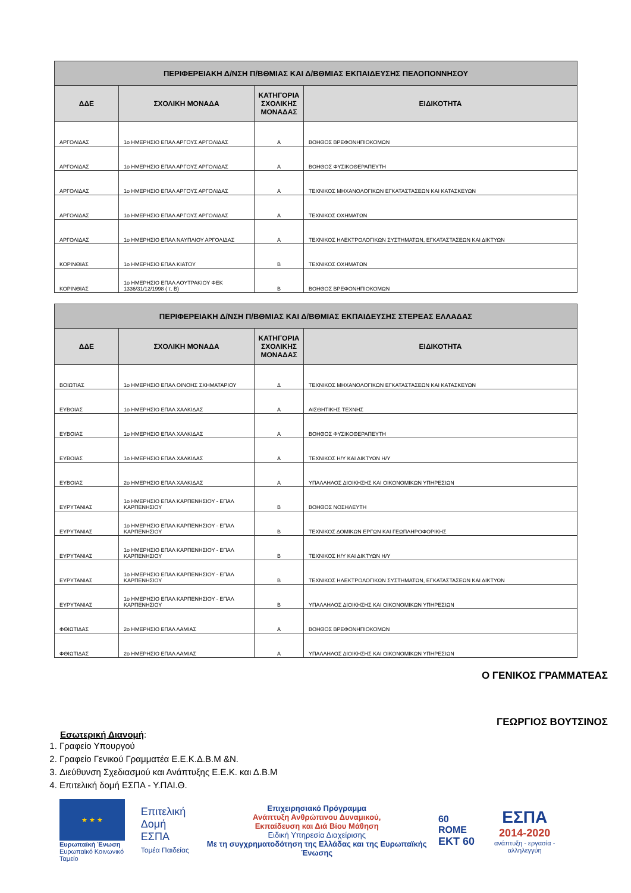| ΠΕΡΙΦΕΡΕΙΑΚΗ Δ/ΝΣΗ Π/ΒΘΜΙΑΣ ΚΑΙ Δ/ΒΘΜΙΑΣ ΕΚΠΑΙΔΕΥΣΗΣ ΠΕΛΟΠΟΝΝΗΣΟΥ | | | |
| --- | --- | --- | --- |
| ΔΔΕ | ΣΧΟΛΙΚΗ ΜΟΝΑΔΑ | ΚΑΤΗΓΟΡΙΑ ΣΧΟΛΙΚΗΣ ΜΟΝΑΔΑΣ | ΕΙΔΙΚΟΤΗΤΑ |
| ΑΡΓΟΛΙΔΑΣ | 1ο ΗΜΕΡΗΣΙΟ ΕΠΑΛ ΑΡΓΟΥΣ ΑΡΓΟΛΙΔΑΣ | Α | ΒΟΗΘΟΣ ΒΡΕΦΟΝΗΠΙΟΚΟΜΩΝ |
| ΑΡΓΟΛΙΔΑΣ | 1ο ΗΜΕΡΗΣΙΟ ΕΠΑΛ ΑΡΓΟΥΣ ΑΡΓΟΛΙΔΑΣ | Α | ΒΟΗΘΟΣ ΦΥΣΙΚΟΘΕΡΑΠΕΥΤΗ |
| ΑΡΓΟΛΙΔΑΣ | 1ο ΗΜΕΡΗΣΙΟ ΕΠΑΛ ΑΡΓΟΥΣ ΑΡΓΟΛΙΔΑΣ | Α | ΤΕΧΝΙΚΟΣ ΜΗΧΑΝΟΛΟΓΙΚΩΝ ΕΓΚΑΤΑΣΤΑΣΕΩΝ ΚΑΙ ΚΑΤΑΣΚΕΥΩΝ |
| ΑΡΓΟΛΙΔΑΣ | 1ο ΗΜΕΡΗΣΙΟ ΕΠΑΛ ΑΡΓΟΥΣ ΑΡΓΟΛΙΔΑΣ | Α | ΤΕΧΝΙΚΟΣ ΟΧΗΜΑΤΩΝ |
| ΑΡΓΟΛΙΔΑΣ | 1ο ΗΜΕΡΗΣΙΟ ΕΠΑΛ ΝΑΥΠΛΙΟΥ ΑΡΓΟΛΙΔΑΣ | Α | ΤΕΧΝΙΚΟΣ ΗΛΕΚΤΡΟΛΟΓΙΚΩΝ ΣΥΣΤΗΜΑΤΩΝ, ΕΓΚΑΤΑΣΤΑΣΕΩΝ ΚΑΙ ΔΙΚΤΥΩΝ |
| ΚΟΡΙΝΘΙΑΣ | 1ο ΗΜΕΡΗΣΙΟ ΕΠΑΛ ΚΙΑΤΟΥ | Β | ΤΕΧΝΙΚΟΣ ΟΧΗΜΑΤΩΝ |
| ΚΟΡΙΝΘΙΑΣ | 1ο ΗΜΕΡΗΣΙΟ ΕΠΑΛ ΛΟΥΤΡΑΚΙΟΥ ΦΕΚ 1336/31/12/1998 ( τ. Β) | Β | ΒΟΗΘΟΣ ΒΡΕΦΟΝΗΠΙΟΚΟΜΩΝ |
| ΠΕΡΙΦΕΡΕΙΑΚΗ Δ/ΝΣΗ Π/ΒΘΜΙΑΣ ΚΑΙ Δ/ΒΘΜΙΑΣ ΕΚΠΑΙΔΕΥΣΗΣ ΣΤΕΡΕΑΣ ΕΛΛΑΔΑΣ | | | |
| --- | --- | --- | --- |
| ΔΔΕ | ΣΧΟΛΙΚΗ ΜΟΝΑΔΑ | ΚΑΤΗΓΟΡΙΑ ΣΧΟΛΙΚΗΣ ΜΟΝΑΔΑΣ | ΕΙΔΙΚΟΤΗΤΑ |
| ΒΟΙΩΤΙΑΣ | 1ο ΗΜΕΡΗΣΙΟ ΕΠΑΛ ΟΙΝΟΗΣ ΣΧΗΜΑΤΑΡΙΟΥ | Δ | ΤΕΧΝΙΚΟΣ ΜΗΧΑΝΟΛΟΓΙΚΩΝ ΕΓΚΑΤΑΣΤΑΣΕΩΝ ΚΑΙ ΚΑΤΑΣΚΕΥΩΝ |
| ΕΥΒΟΙΑΣ | 1ο ΗΜΕΡΗΣΙΟ ΕΠΑΛ ΧΑΛΚΙΔΑΣ | Α | ΑΙΣΘΗΤΙΚΗΣ ΤΕΧΝΗΣ |
| ΕΥΒΟΙΑΣ | 1ο ΗΜΕΡΗΣΙΟ ΕΠΑΛ ΧΑΛΚΙΔΑΣ | Α | ΒΟΗΘΟΣ ΦΥΣΙΚΟΘΕΡΑΠΕΥΤΗ |
| ΕΥΒΟΙΑΣ | 1ο ΗΜΕΡΗΣΙΟ ΕΠΑΛ ΧΑΛΚΙΔΑΣ | Α | ΤΕΧΝΙΚΟΣ Η/Υ ΚΑΙ ΔΙΚΤΥΩΝ Η/Υ |
| ΕΥΒΟΙΑΣ | 2ο ΗΜΕΡΗΣΙΟ ΕΠΑΛ ΧΑΛΚΙΔΑΣ | Α | ΥΠΑΛΛΗΛΟΣ ΔΙΟΙΚΗΣΗΣ ΚΑΙ ΟΙΚΟΝΟΜΙΚΩΝ ΥΠΗΡΕΣΙΩΝ |
| ΕΥΡΥΤΑΝΙΑΣ | 1ο ΗΜΕΡΗΣΙΟ ΕΠΑΛ ΚΑΡΠΕΝΗΣΙΟΥ - ΕΠΑΛ ΚΑΡΠΕΝΗΣΙΟΥ | Β | ΒΟΗΘΟΣ ΝΟΣΗΛΕΥΤΗ |
| ΕΥΡΥΤΑΝΙΑΣ | 1ο ΗΜΕΡΗΣΙΟ ΕΠΑΛ ΚΑΡΠΕΝΗΣΙΟΥ - ΕΠΑΛ ΚΑΡΠΕΝΗΣΙΟΥ | Β | ΤΕΧΝΙΚΟΣ ΔΟΜΙΚΩΝ ΕΡΓΩΝ ΚΑΙ ΓΕΩΠΛΗΡΟΦΟΡΙΚΗΣ |
| ΕΥΡΥΤΑΝΙΑΣ | 1ο ΗΜΕΡΗΣΙΟ ΕΠΑΛ ΚΑΡΠΕΝΗΣΙΟΥ - ΕΠΑΛ ΚΑΡΠΕΝΗΣΙΟΥ | Β | ΤΕΧΝΙΚΟΣ Η/Υ ΚΑΙ ΔΙΚΤΥΩΝ Η/Υ |
| ΕΥΡΥΤΑΝΙΑΣ | 1ο ΗΜΕΡΗΣΙΟ ΕΠΑΛ ΚΑΡΠΕΝΗΣΙΟΥ - ΕΠΑΛ ΚΑΡΠΕΝΗΣΙΟΥ | Β | ΤΕΧΝΙΚΟΣ ΗΛΕΚΤΡΟΛΟΓΙΚΩΝ ΣΥΣΤΗΜΑΤΩΝ, ΕΓΚΑΤΑΣΤΑΣΕΩΝ ΚΑΙ ΔΙΚΤΥΩΝ |
| ΕΥΡΥΤΑΝΙΑΣ | 1ο ΗΜΕΡΗΣΙΟ ΕΠΑΛ ΚΑΡΠΕΝΗΣΙΟΥ - ΕΠΑΛ ΚΑΡΠΕΝΗΣΙΟΥ | Β | ΥΠΑΛΛΗΛΟΣ ΔΙΟΙΚΗΣΗΣ ΚΑΙ ΟΙΚΟΝΟΜΙΚΩΝ ΥΠΗΡΕΣΙΩΝ |
| ΦΘΙΩΤΙΔΑΣ | 2ο ΗΜΕΡΗΣΙΟ ΕΠΑΛ ΛΑΜΙΑΣ | Α | ΒΟΗΘΟΣ ΒΡΕΦΟΝΗΠΙΟΚΟΜΩΝ |
| ΦΘΙΩΤΙΔΑΣ | 2ο ΗΜΕΡΗΣΙΟ ΕΠΑΛ ΛΑΜΙΑΣ | Α | ΥΠΑΛΛΗΛΟΣ ΔΙΟΙΚΗΣΗΣ ΚΑΙ ΟΙΚΟΝΟΜΙΚΩΝ ΥΠΗΡΕΣΙΩΝ |
Ο ΓΕΝΙΚΟΣ ΓΡΑΜΜΑΤΕΑΣ
ΓΕΩΡΓΙΟΣ ΒΟΥΤΣΙΝΟΣ
Εσωτερική Διανομή:
1. Γραφείο Υπουργού
2. Γραφείο Γενικού Γραμματέα Ε.Ε.Κ.Δ.Β.Μ &Ν.
3. Διεύθυνση Σχεδιασμού και Ανάπτυξης Ε.Ε.Κ. και Δ.Β.Μ
4. Επιτελική δομή ΕΣΠΑ - Υ.ΠΑΙ.Θ.
★ ★ ★
Ευρωπαϊκή Ένωση
Ευρωπαϊκό Κοινωνικό Ταμείο
Επιτελική
Δομή ΕΣΠΑ
Τομέα Παιδείας
Επιχειρησιακό Πρόγραμμα
Ανάπτυξη Ανθρώπινου Δυναμικού,
Εκπαίδευση και Διά Βίου Μάθηση
Ειδική Υπηρεσία Διαχείρισης
Με τη συγχρηματοδότηση της Ελλάδας και της Ευρωπαϊκής Ένωσης
60 ROME
ΕΚΤ 60
ΕΣΠΑ
2014-2020
ανάπτυξη - εργασία - αλληλεγγύη